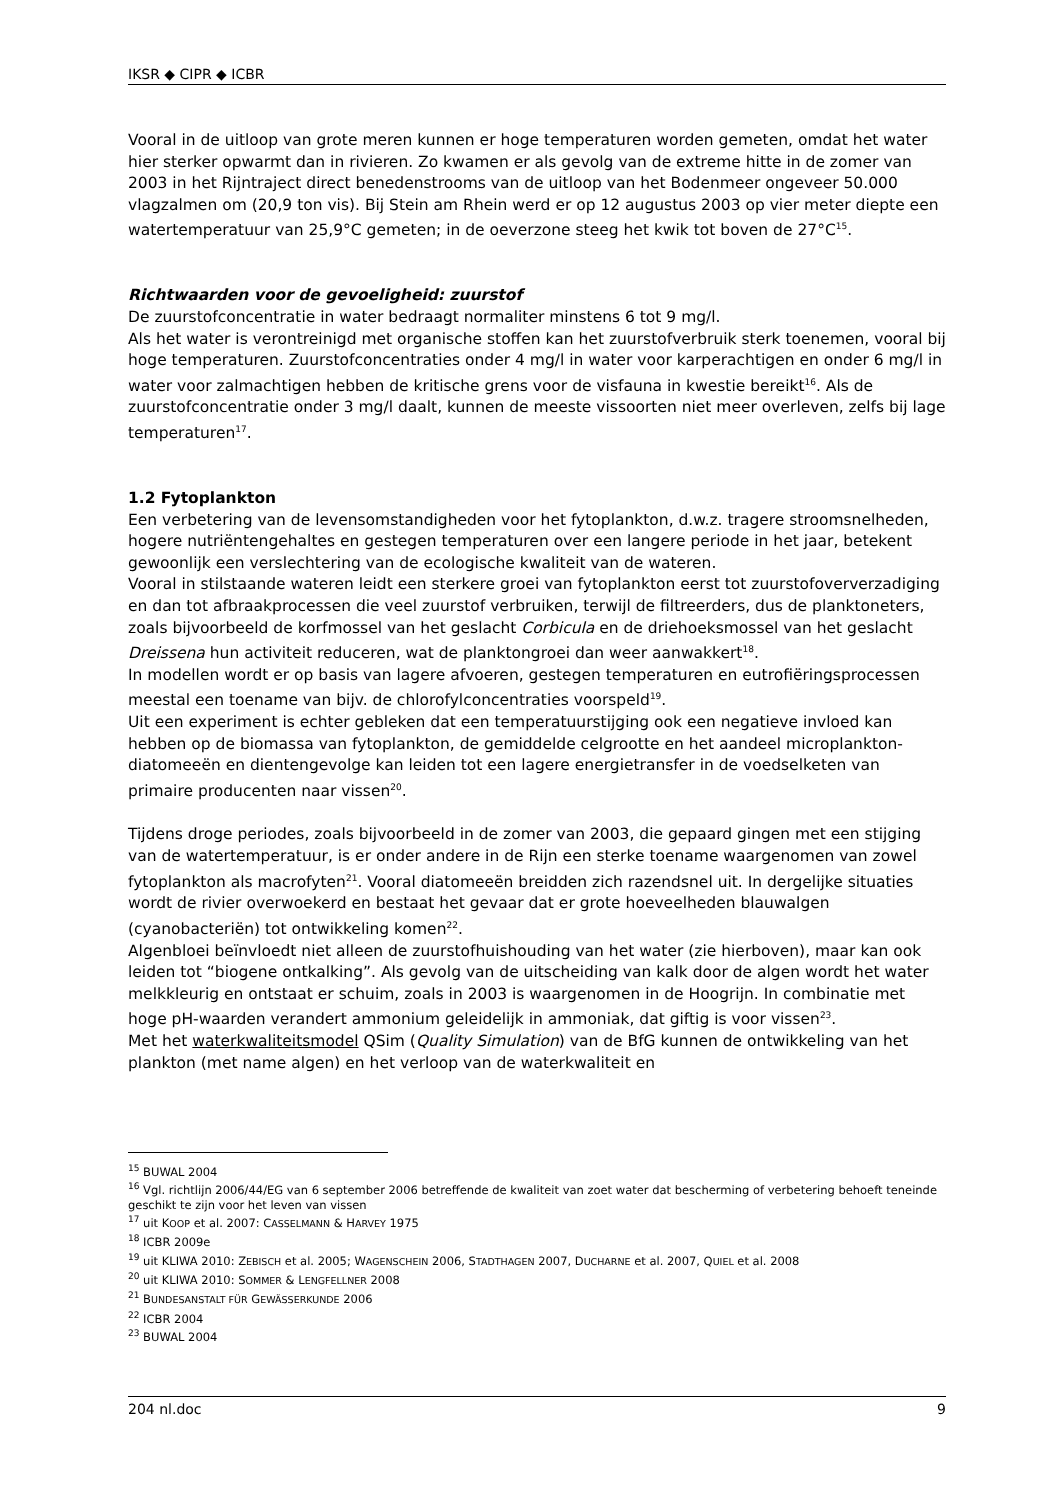IKSR ◆ CIPR ◆ ICBR
Vooral in de uitloop van grote meren kunnen er hoge temperaturen worden gemeten, omdat het water hier sterker opwarmt dan in rivieren. Zo kwamen er als gevolg van de extreme hitte in de zomer van 2003 in het Rijntraject direct benedenstrooms van de uitloop van het Bodenmeer ongeveer 50.000 vlagzalmen om (20,9 ton vis). Bij Stein am Rhein werd er op 12 augustus 2003 op vier meter diepte een watertemperatuur van 25,9°C gemeten; in de oeverzone steeg het kwik tot boven de 27°C<sup>15</sup>.
Richtwaarden voor de gevoeligheid: zuurstof
De zuurstofconcentratie in water bedraagt normaliter minstens 6 tot 9 mg/l.
Als het water is verontreinigd met organische stoffen kan het zuurstofverbruik sterk toenemen, vooral bij hoge temperaturen. Zuurstofconcentraties onder 4 mg/l in water voor karperachtigen en onder 6 mg/l in water voor zalmachtigen hebben de kritische grens voor de visfauna in kwestie bereikt<sup>16</sup>. Als de zuurstofconcentratie onder 3 mg/l daalt, kunnen de meeste vissoorten niet meer overleven, zelfs bij lage temperaturen<sup>17</sup>.
1.2 Fytoplankton
Een verbetering van de levensomstandigheden voor het fytoplankton, d.w.z. tragere stroomsnelheden, hogere nutriëntengehaltes en gestegen temperaturen over een langere periode in het jaar, betekent gewoonlijk een verslechtering van de ecologische kwaliteit van de wateren.
Vooral in stilstaande wateren leidt een sterkere groei van fytoplankton eerst tot zuurstofoververzadiging en dan tot afbraakprocessen die veel zuurstof verbruiken, terwijl de filtreerders, dus de planktoneters, zoals bijvoorbeeld de korfmossel van het geslacht Corbicula en de driehoeksmossel van het geslacht Dreissena hun activiteit reduceren, wat de planktongroei dan weer aanwakkert<sup>18</sup>.
In modellen wordt er op basis van lagere afvoeren, gestegen temperaturen en eutrofiëringsprocessen meestal een toename van bijv. de chlorofylconcentraties voorspeld<sup>19</sup>.
Uit een experiment is echter gebleken dat een temperatuurstijging ook een negatieve invloed kan hebben op de biomassa van fytoplankton, de gemiddelde celgrootte en het aandeel microplankton-diatomeeën en dientengevolge kan leiden tot een lagere energietransfer in de voedselketen van primaire producenten naar vissen<sup>20</sup>.
Tijdens droge periodes, zoals bijvoorbeeld in de zomer van 2003, die gepaard gingen met een stijging van de watertemperatuur, is er onder andere in de Rijn een sterke toename waargenomen van zowel fytoplankton als macrofyten<sup>21</sup>. Vooral diatomeeën breidden zich razendsnel uit. In dergelijke situaties wordt de rivier overwoekerd en bestaat het gevaar dat er grote hoeveelheden blauwalgen (cyanobacteriën) tot ontwikkeling komen<sup>22</sup>.
Algenbloei beïnvloedt niet alleen de zuurstofhuishouding van het water (zie hierboven), maar kan ook leiden tot “biogene ontkalking”. Als gevolg van de uitscheiding van kalk door de algen wordt het water melkkleurig en ontstaat er schuim, zoals in 2003 is waargenomen in de Hoogrijn. In combinatie met hoge pH-waarden verandert ammonium geleidelijk in ammoniak, dat giftig is voor vissen<sup>23</sup>.
Met het waterkwaliteitsmodel QSim (Quality Simulation) van de BfG kunnen de ontwikkeling van het plankton (met name algen) en het verloop van de waterkwaliteit en
<sup>15</sup> BUWAL 2004
<sup>16</sup> Vgl. richtlijn 2006/44/EG van 6 september 2006 betreffende de kwaliteit van zoet water dat bescherming of verbetering behoeft teneinde geschikt te zijn voor het leven van vissen
<sup>17</sup> uit KOOP et al. 2007: CASSELMANN & HARVEY 1975
<sup>18</sup> ICBR 2009e
<sup>19</sup> uit KLIWA 2010: ZEBISCH et al. 2005; WAGENSCHEIN 2006, STADTHAGEN 2007, DUCHARNE et al. 2007, QUIEL et al. 2008
<sup>20</sup> uit KLIWA 2010: SOMMER & LENGFELLNER 2008
<sup>21</sup> BUNDESANSTALT FÜR GEWÄSSERKUNDE 2006
<sup>22</sup> ICBR 2004
<sup>23</sup> BUWAL 2004
204 nl.doc 9